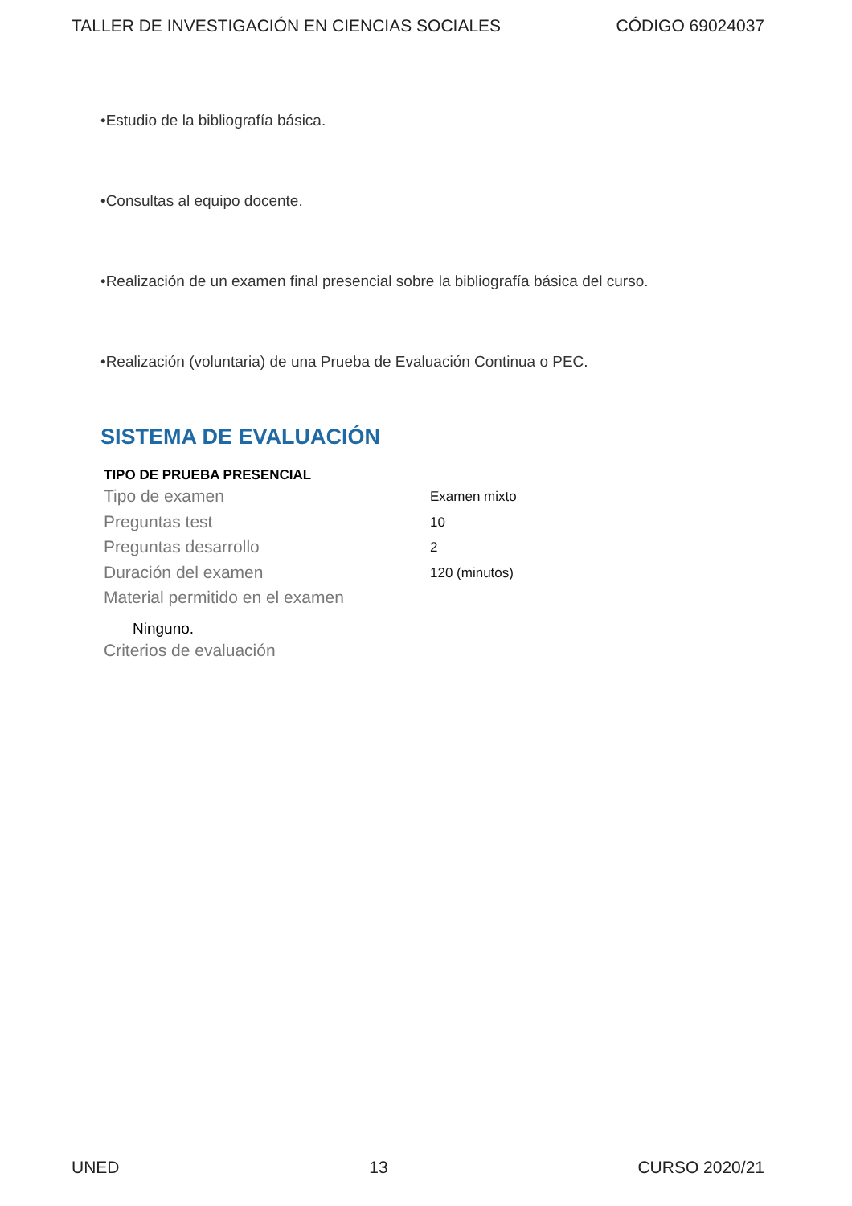TALLER DE INVESTIGACIÓN EN CIENCIAS SOCIALES CÓDIGO 69024037
•Estudio de la bibliografía básica.
•Consultas al equipo docente.
•Realización de un examen final presencial sobre la bibliografía básica del curso.
•Realización (voluntaria) de una Prueba de Evaluación Continua o PEC.
SISTEMA DE EVALUACIÓN
TIPO DE PRUEBA PRESENCIAL
| Tipo de examen | Examen mixto |
| Preguntas test | 10 |
| Preguntas desarrollo | 2 |
| Duración del examen | 120 (minutos) |
| Material permitido en el examen | |
Ninguno.
Criterios de evaluación
UNED 13 CURSO 2020/21